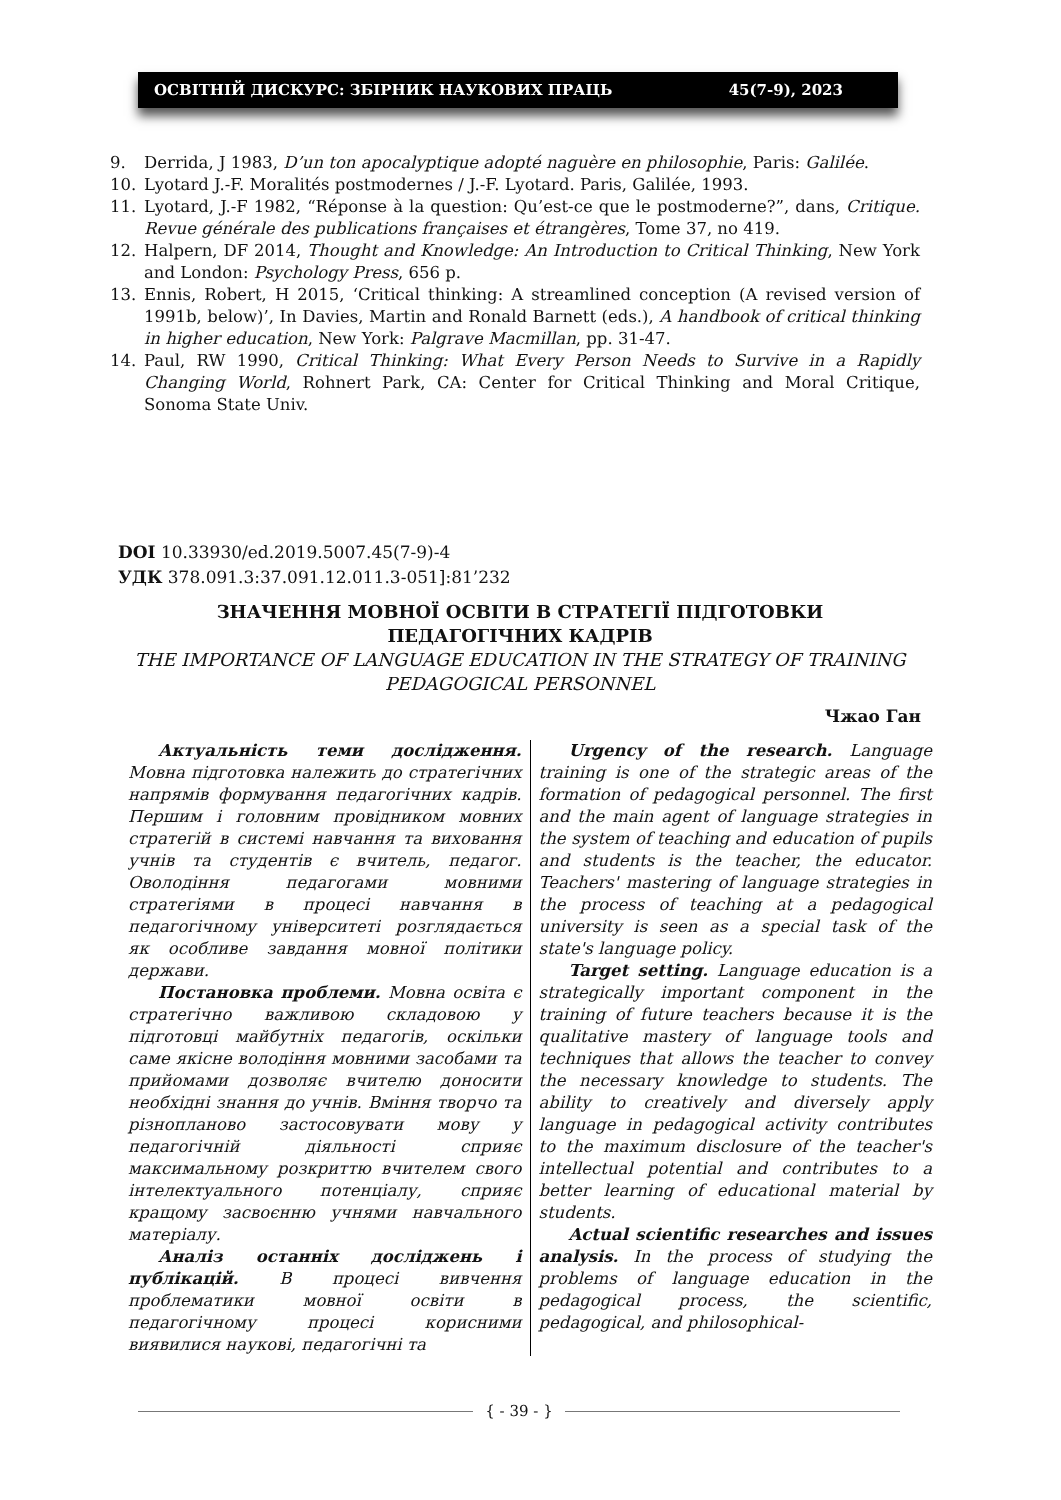ОСВІТНІЙ ДИСКУРС: ЗБІРНИК НАУКОВИХ ПРАЦЬ 45(7-9), 2023
9. Derrida, J 1983, D’un ton apocalyptique adopté naguère en philosophie, Paris: Galilée.
10. Lyotard J.-F. Moralités postmodernes / J.-F. Lyotard. Paris, Galilée, 1993.
11. Lyotard, J.-F 1982, “Réponse à la question: Qu’est-ce que le postmoderne?”, dans, Critique. Revue générale des publications françaises et étrangères, Tome 37, no 419.
12. Halpern, DF 2014, Thought and Knowledge: An Introduction to Critical Thinking, New York and London: Psychology Press, 656 p.
13. Ennis, Robert, H 2015, ‘Critical thinking: A streamlined conception (A revised version of 1991b, below)’, In Davies, Martin and Ronald Barnett (eds.), A handbook of critical thinking in higher education, New York: Palgrave Macmillan, pp. 31-47.
14. Paul, RW 1990, Critical Thinking: What Every Person Needs to Survive in a Rapidly Changing World, Rohnert Park, CA: Center for Critical Thinking and Moral Critique, Sonoma State Univ.
DOI 10.33930/ed.2019.5007.45(7-9)-4
УДК 378.091.3:37.091.12.011.3-051]:81’232
ЗНАЧЕННЯ МОВНОЇ ОСВІТИ В СТРАТЕГІЇ ПІДГОТОВКИ ПЕДАГОГІЧНИХ КАДРІВ
THE IMPORTANCE OF LANGUAGE EDUCATION IN THE STRATEGY OF TRAINING PEDAGOGICAL PERSONNEL
Чжао Ган
Актуальність теми дослідження. Мовна підготовка належить до стратегічних напрямів формування педагогічних кадрів. Першим і головним провідником мовних стратегій в системі навчання та виховання учнів та студентів є вчитель, педагог. Оволодіння педагогами мовними стратегіями в процесі навчання в педагогічному університеті розглядається як особливе завдання мовної політики держави.
Постановка проблеми. Мовна освіта є стратегічно важливою складовою у підготовці майбутніх педагогів, оскільки саме якісне володіння мовними засобами та прийомами дозволяє вчителю доносити необхідні знання до учнів. Вміння творчо та різнопланово застосовувати мову у педагогічній діяльності сприяє максимальному розкриттю вчителем свого інтелектуального потенціалу, сприяє кращому засвоєнню учнями навчального матеріалу.
Аналіз останніх досліджень і публікацій. В процесі вивчення проблематики мовної освіти в педагогічному процесі корисними виявилися наукові, педагогічні та
Urgency of the research. Language training is one of the strategic areas of the formation of pedagogical personnel. The first and the main agent of language strategies in the system of teaching and education of pupils and students is the teacher, the educator. Teachers' mastering of language strategies in the process of teaching at a pedagogical university is seen as a special task of the state's language policy.
Target setting. Language education is a strategically important component in the training of future teachers because it is the qualitative mastery of language tools and techniques that allows the teacher to convey the necessary knowledge to students. The ability to creatively and diversely apply language in pedagogical activity contributes to the maximum disclosure of the teacher's intellectual potential and contributes to a better learning of educational material by students.
Actual scientific researches and issues analysis. In the process of studying the problems of language education in the pedagogical process, the scientific, pedagogical, and philosophical-
{ - 39 - }